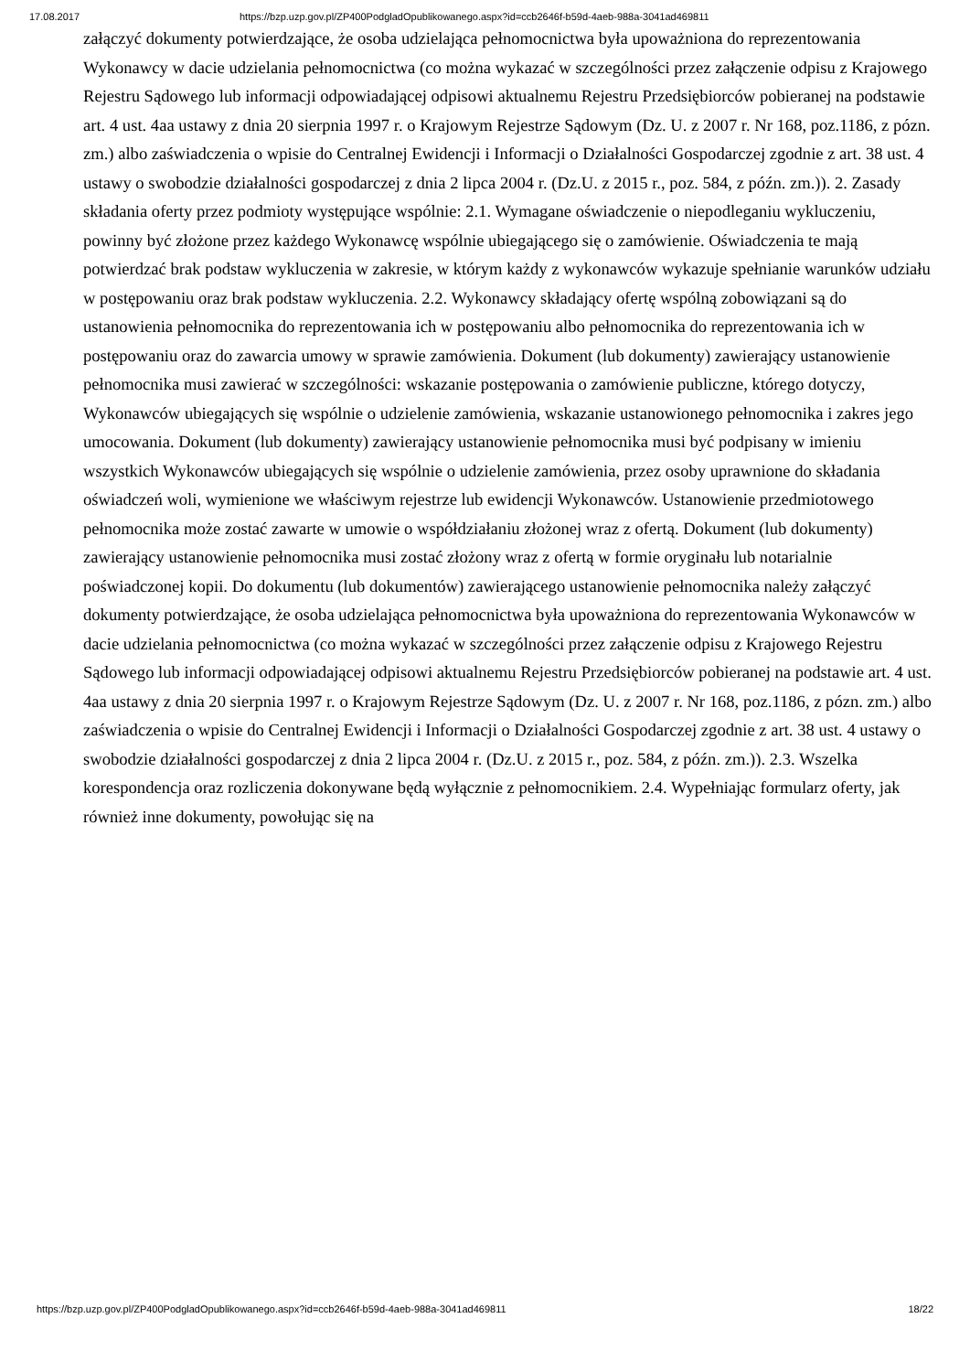17.08.2017 https://bzp.uzp.gov.pl/ZP400PodgladOpublikowanego.aspx?id=ccb2646f-b59d-4aeb-988a-3041ad469811
załączyć dokumenty potwierdzające, że osoba udzielająca pełnomocnictwa była upoważniona do reprezentowania Wykonawcy w dacie udzielania pełnomocnictwa (co można wykazać w szczególności przez załączenie odpisu z Krajowego Rejestru Sądowego lub informacji odpowiadającej odpisowi aktualnemu Rejestru Przedsiębiorców pobieranej na podstawie art. 4 ust. 4aa ustawy z dnia 20 sierpnia 1997 r. o Krajowym Rejestrze Sądowym (Dz. U. z 2007 r. Nr 168, poz.1186, z pózn. zm.) albo zaświadczenia o wpisie do Centralnej Ewidencji i Informacji o Działalności Gospodarczej zgodnie z art. 38 ust. 4 ustawy o swobodzie działalności gospodarczej z dnia 2 lipca 2004 r. (Dz.U. z 2015 r., poz. 584, z późn. zm.)). 2. Zasady składania oferty przez podmioty występujące wspólnie: 2.1. Wymagane oświadczenie o niepodleganiu wykluczeniu, powinny być złożone przez każdego Wykonawcę wspólnie ubiegającego się o zamówienie. Oświadczenia te mają potwierdzać brak podstaw wykluczenia w zakresie, w którym każdy z wykonawców wykazuje spełnianie warunków udziału w postępowaniu oraz brak podstaw wykluczenia. 2.2. Wykonawcy składający ofertę wspólną zobowiązani są do ustanowienia pełnomocnika do reprezentowania ich w postępowaniu albo pełnomocnika do reprezentowania ich w postępowaniu oraz do zawarcia umowy w sprawie zamówienia. Dokument (lub dokumenty) zawierający ustanowienie pełnomocnika musi zawierać w szczególności: wskazanie postępowania o zamówienie publiczne, którego dotyczy, Wykonawców ubiegających się wspólnie o udzielenie zamówienia, wskazanie ustanowionego pełnomocnika i zakres jego umocowania. Dokument (lub dokumenty) zawierający ustanowienie pełnomocnika musi być podpisany w imieniu wszystkich Wykonawców ubiegających się wspólnie o udzielenie zamówienia, przez osoby uprawnione do składania oświadczeń woli, wymienione we właściwym rejestrze lub ewidencji Wykonawców. Ustanowienie przedmiotowego pełnomocnika może zostać zawarte w umowie o współdziałaniu złożonej wraz z ofertą. Dokument (lub dokumenty) zawierający ustanowienie pełnomocnika musi zostać złożony wraz z ofertą w formie oryginału lub notarialnie poświadczonej kopii. Do dokumentu (lub dokumentów) zawierającego ustanowienie pełnomocnika należy załączyć dokumenty potwierdzające, że osoba udzielająca pełnomocnictwa była upoważniona do reprezentowania Wykonawców w dacie udzielania pełnomocnictwa (co można wykazać w szczególności przez załączenie odpisu z Krajowego Rejestru Sądowego lub informacji odpowiadającej odpisowi aktualnemu Rejestru Przedsiębiorców pobieranej na podstawie art. 4 ust. 4aa ustawy z dnia 20 sierpnia 1997 r. o Krajowym Rejestrze Sądowym (Dz. U. z 2007 r. Nr 168, poz.1186, z pózn. zm.) albo zaświadczenia o wpisie do Centralnej Ewidencji i Informacji o Działalności Gospodarczej zgodnie z art. 38 ust. 4 ustawy o swobodzie działalności gospodarczej z dnia 2 lipca 2004 r. (Dz.U. z 2015 r., poz. 584, z późn. zm.)). 2.3. Wszelka korespondencja oraz rozliczenia dokonywane będą wyłącznie z pełnomocnikiem. 2.4. Wypełniając formularz oferty, jak również inne dokumenty, powołując się na
https://bzp.uzp.gov.pl/ZP400PodgladOpublikowanego.aspx?id=ccb2646f-b59d-4aeb-988a-3041ad469811 18/22